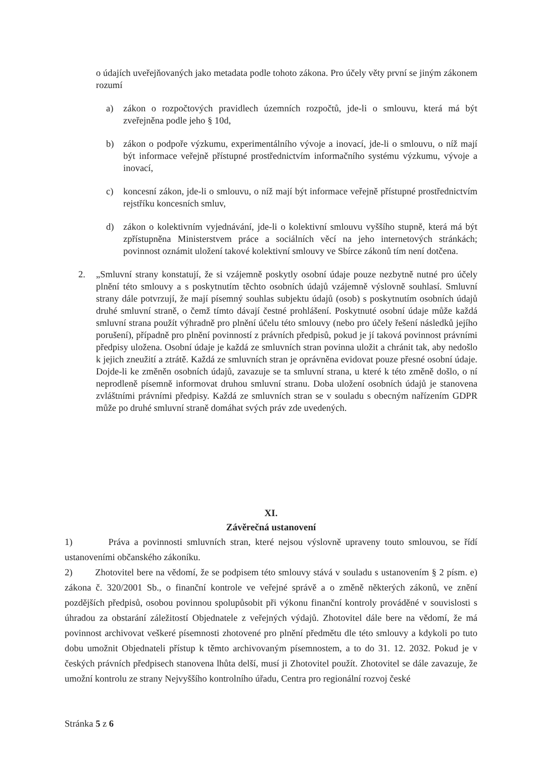o údajích uveřejňovaných jako metadata podle tohoto zákona. Pro účely věty první se jiným zákonem rozumí
a) zákon o rozpočtových pravidlech územních rozpočtů, jde-li o smlouvu, která má být zveřejněna podle jeho § 10d,
b) zákon o podpoře výzkumu, experimentálního vývoje a inovací, jde-li o smlouvu, o níž mají být informace veřejně přístupné prostřednictvím informačního systému výzkumu, vývoje a inovací,
c) koncesní zákon, jde-li o smlouvu, o níž mají být informace veřejně přístupné prostřednictvím rejstříku koncesních smluv,
d) zákon o kolektivním vyjednávání, jde-li o kolektivní smlouvu vyššího stupně, která má být zpřístupněna Ministerstvem práce a sociálních věcí na jeho internetových stránkách; povinnost oznámit uložení takové kolektivní smlouvy ve Sbírce zákonů tím není dotčena.
2. „Smluvní strany konstatují, že si vzájemně poskytly osobní údaje pouze nezbytně nutné pro účely plnění této smlouvy a s poskytnutím těchto osobních údajů vzájemně výslovně souhlasí. Smluvní strany dále potvrzují, že mají písemný souhlas subjektu údajů (osob) s poskytnutím osobních údajů druhé smluvní straně, o čemž tímto dávají čestné prohlášení. Poskytnuté osobní údaje může každá smluvní strana použít výhradně pro plnění účelu této smlouvy (nebo pro účely řešení následků jejího porušení), případně pro plnění povinností z právních předpisů, pokud je jí taková povinnost právními předpisy uložena. Osobní údaje je každá ze smluvních stran povinna uložit a chránit tak, aby nedošlo k jejich zneužití a ztrátě. Každá ze smluvních stran je oprávněna evidovat pouze přesné osobní údaje. Dojde-li ke změněn osobních údajů, zavazuje se ta smluvní strana, u které k této změně došlo, o ní neprodleně písemně informovat druhou smluvní stranu. Doba uložení osobních údajů je stanovena zvláštními právními předpisy. Každá ze smluvních stran se v souladu s obecným nařízením GDPR může po druhé smluvní straně domáhat svých práv zde uvedených.
XI.
Závěrečná ustanovení
1) Práva a povinnosti smluvních stran, které nejsou výslovně upraveny touto smlouvou, se řídí ustanoveními občanského zákoníku.
2) Zhotovitel bere na vědomí, že se podpisem této smlouvy stává v souladu s ustanovením § 2 písm. e) zákona č. 320/2001 Sb., o finanční kontrole ve veřejné správě a o změně některých zákonů, ve znění pozdějších předpisů, osobou povinnou spolupůsobit při výkonu finanční kontroly prováděné v souvislosti s úhradou za obstarání záležitostí Objednatele z veřejných výdajů. Zhotovitel dále bere na vědomí, že má povinnost archivovat veškeré písemnosti zhotovené pro plnění předmětu dle této smlouvy a kdykoli po tuto dobu umožnit Objednateli přístup k těmto archivovaným písemnostem, a to do 31. 12. 2032. Pokud je v českých právních předpisech stanovena lhůta delší, musí ji Zhotovitel použít. Zhotovitel se dále zavazuje, že umožní kontrolu ze strany Nejvyššího kontrolního úřadu, Centra pro regionální rozvoj české
Stránka 5 z 6